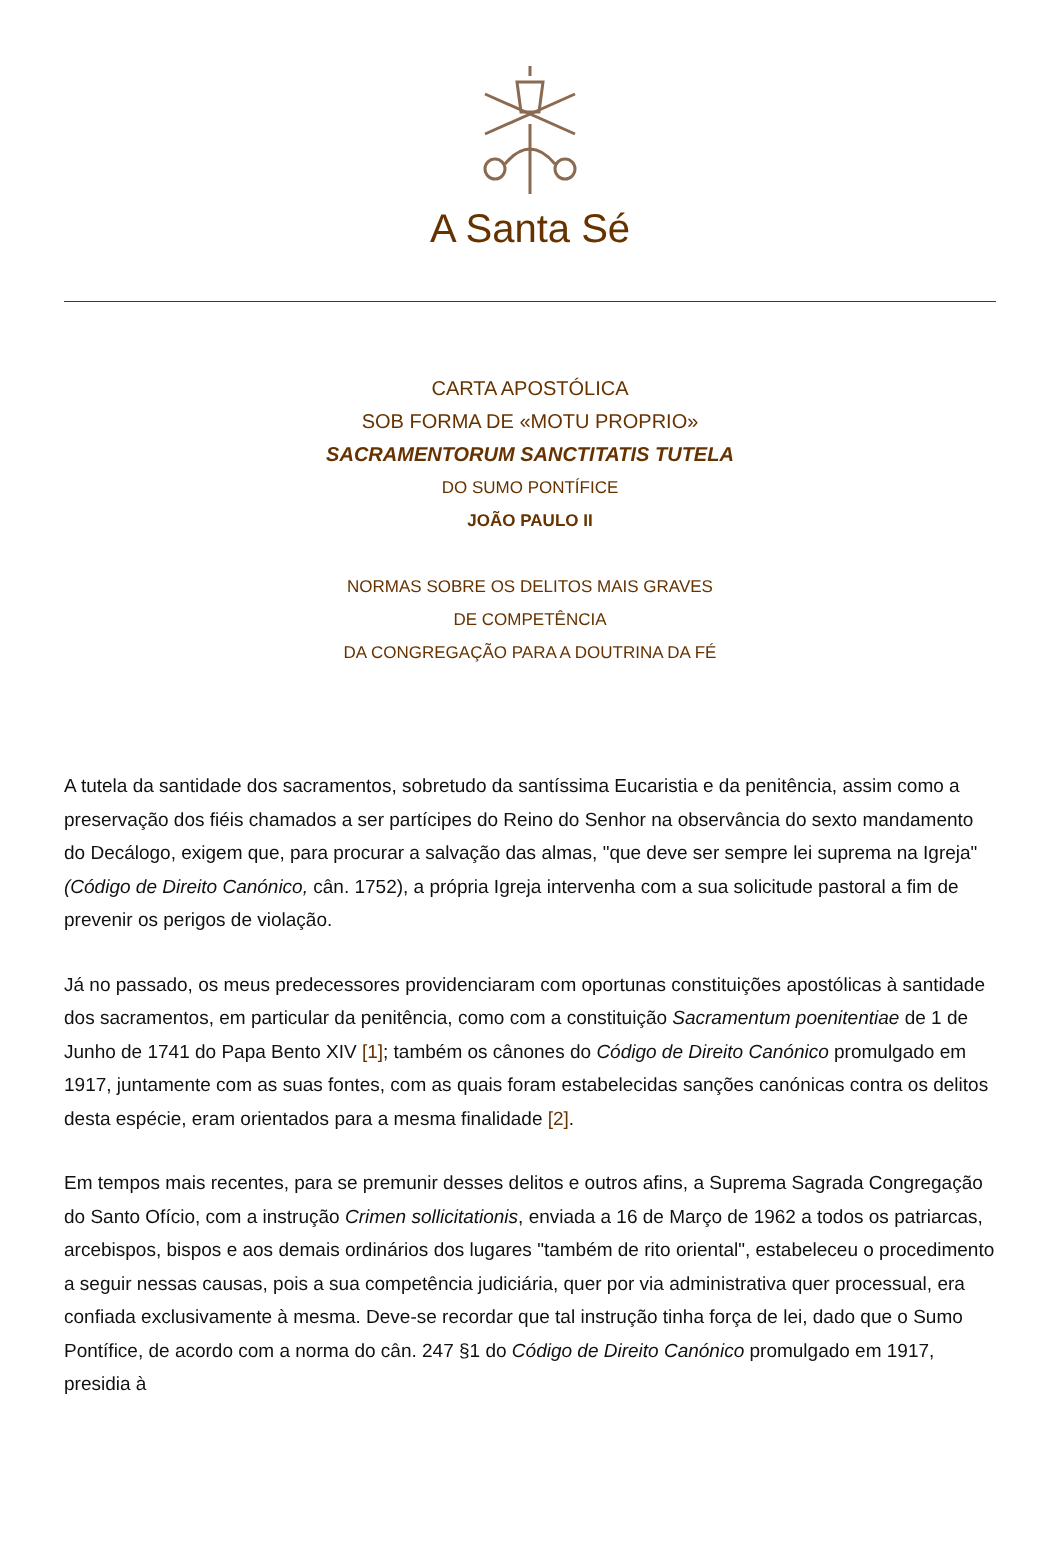A Santa Sé
CARTA APOSTÓLICA
SOB FORMA DE «MOTU PROPRIO»
SACRAMENTORUM SANCTITATIS TUTELA
DO SUMO PONTÍFICE
JOÃO PAULO II
NORMAS SOBRE OS DELITOS MAIS GRAVES
DE COMPETÊNCIA
DA CONGREGAÇÃO PARA A DOUTRINA DA FÉ
A tutela da santidade dos sacramentos, sobretudo da santíssima Eucaristia e da penitência, assim como a preservação dos fiéis chamados a ser partícipes do Reino do Senhor na observância do sexto mandamento do Decálogo, exigem que, para procurar a salvação das almas, "que deve ser sempre lei suprema na Igreja" (Código de Direito Canónico, cân. 1752), a própria Igreja intervenha com a sua solicitude pastoral a fim de prevenir os perigos de violação.
Já no passado, os meus predecessores providenciaram com oportunas constituições apostólicas à santidade dos sacramentos, em particular da penitência, como com a constituição Sacramentum poenitentiae de 1 de Junho de 1741 do Papa Bento XIV [1]; também os cânones do Código de Direito Canónico promulgado em 1917, juntamente com as suas fontes, com as quais foram estabelecidas sanções canónicas contra os delitos desta espécie, eram orientados para a mesma finalidade [2].
Em tempos mais recentes, para se premunir desses delitos e outros afins, a Suprema Sagrada Congregação do Santo Ofício, com a instrução Crimen sollicitationis, enviada a 16 de Março de 1962 a todos os patriarcas, arcebispos, bispos e aos demais ordinários dos lugares "também de rito oriental", estabeleceu o procedimento a seguir nessas causas, pois a sua competência judiciária, quer por via administrativa quer processual, era confiada exclusivamente à mesma. Deve-se recordar que tal instrução tinha força de lei, dado que o Sumo Pontífice, de acordo com a norma do cân. 247 §1 do Código de Direito Canónico promulgado em 1917, presidia à